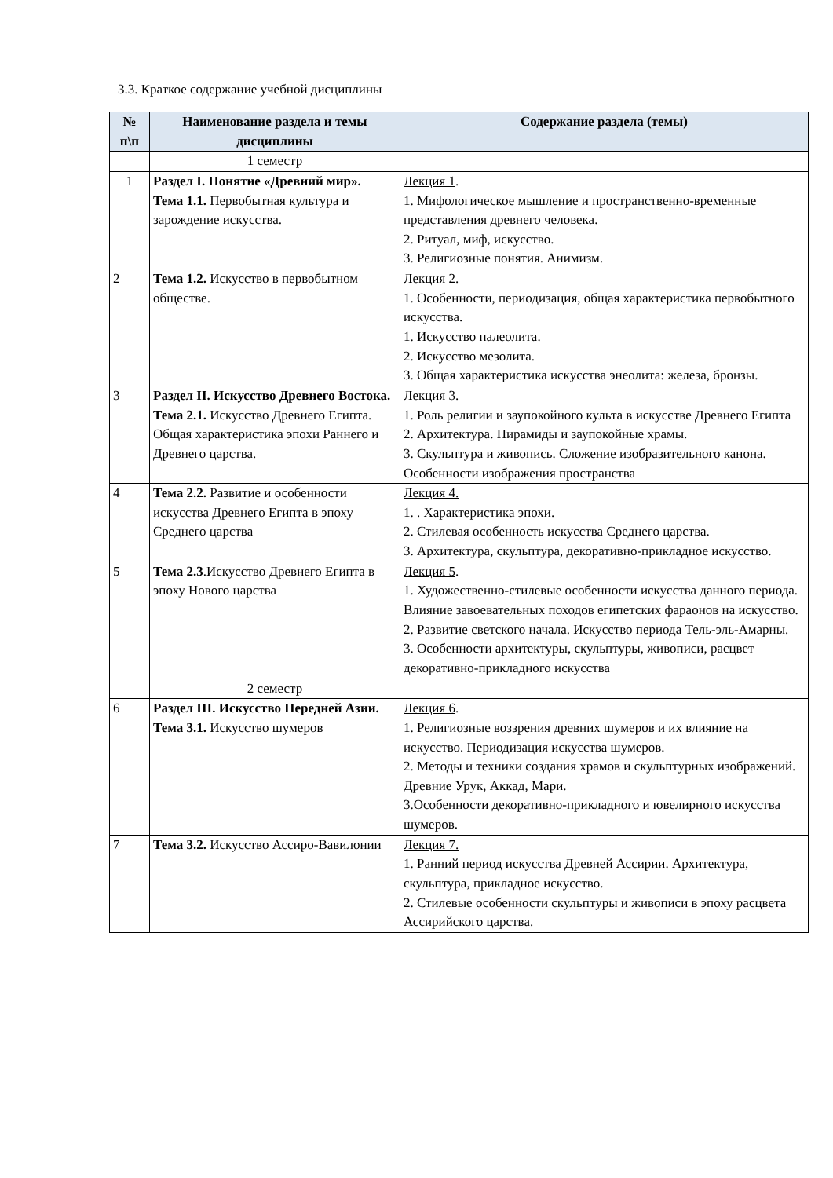3.3. Краткое содержание учебной дисциплины
| № п\п | Наименование раздела и темы дисциплины | Содержание раздела (темы) |
| --- | --- | --- |
| | 1 семестр | |
| 1 | Раздел I. Понятие «Древний мир». Тема 1.1. Первобытная культура и зарождение искусства. | Лекция 1 . 1. Мифологическое мышление и пространственно-временные представления древнего человека. 2. Ритуал, миф, искусство. 3. Религиозные понятия. Анимизм. |
| 2 | Тема 1.2. Искусство в первобытном обществе. | Лекция 2. 1. Особенности, периодизация, общая характеристика первобытного искусства. 1. Искусство палеолита. 2. Искусство мезолита. 3. Общая характеристика искусства энеолита: железа, бронзы. |
| 3 | Раздел II. Искусство Древнего Востока. Тема 2.1. Искусство Древнего Египта. Общая характеристика эпохи Раннего и Древнего царства. | Лекция 3. 1. Роль религии и заупокойного культа в искусстве Древнего Египта 2. Архитектура. Пирамиды и заупокойные храмы. 3. Скульптура и живопись. Сложение изобразительного канона. Особенности изображения пространства |
| 4 | Тема 2.2. Развитие и особенности искусства Древнего Египта в эпоху Среднего царства | Лекция 4. 1. . Характеристика эпохи. 2. Стилевая особенность искусства Среднего царства. 3. Архитектура, скульптура, декоративно-прикладное искусство. |
| 5 | Тема 2.3 .Искусство Древнего Египта в эпоху Нового царства | Лекция 5 . 1. Художественно-стилевые особенности искусства данного периода. Влияние завоевательных походов египетских фараонов на искусство. 2. Развитие светского начала. Искусство периода Тель-эль-Амарны. 3. Особенности архитектуры, скульптуры, живописи, расцвет декоративно-прикладного искусства |
| | 2 семестр | |
| 6 | Раздел III. Искусство Передней Азии. Тема 3.1. Искусство шумеров | Лекция 6 . 1. Религиозные воззрения древних шумеров и их влияние на искусство. Периодизация искусства шумеров. 2. Методы и техники создания храмов и скульптурных изображений. Древние Урук, Аккад, Мари. 3.Особенности декоративно-прикладного и ювелирного искусства шумеров. |
| 7 | Тема 3.2. Искусство Ассиро-Вавилонии | Лекция 7. 1. Ранний период искусства Древней Ассирии. Архитектура, скульптура, прикладное искусство. 2. Стилевые особенности скульптуры и живописи в эпоху расцвета Ассирийского царства. |